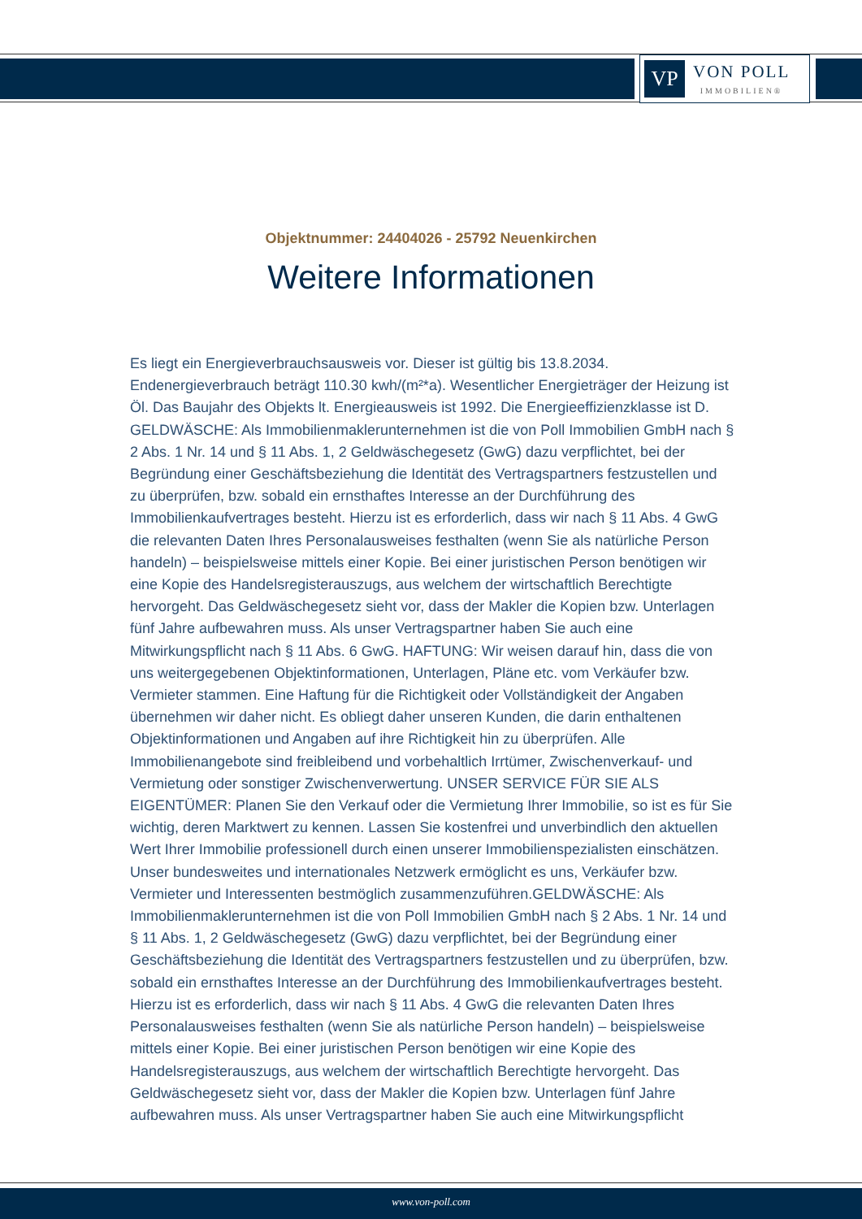VP
VON POLL
IMMOBILIEN®
Objektnummer: 24404026 - 25792 Neuenkirchen
Weitere Informationen
Es liegt ein Energieverbrauchsausweis vor. Dieser ist gültig bis 13.8.2034. Endenergieverbrauch beträgt 110.30 kwh/(m²*a). Wesentlicher Energieträger der Heizung ist Öl. Das Baujahr des Objekts lt. Energieausweis ist 1992. Die Energieeffizienzklasse ist D. GELDWÄSCHE: Als Immobilienmaklerunternehmen ist die von Poll Immobilien GmbH nach § 2 Abs. 1 Nr. 14 und § 11 Abs. 1, 2 Geldwäschegesetz (GwG) dazu verpflichtet, bei der Begründung einer Geschäftsbeziehung die Identität des Vertragspartners festzustellen und zu überprüfen, bzw. sobald ein ernsthaftes Interesse an der Durchführung des Immobilienkaufvertrages besteht. Hierzu ist es erforderlich, dass wir nach § 11 Abs. 4 GwG die relevanten Daten Ihres Personalausweises festhalten (wenn Sie als natürliche Person handeln) – beispielsweise mittels einer Kopie. Bei einer juristischen Person benötigen wir eine Kopie des Handelsregisterauszugs, aus welchem der wirtschaftlich Berechtigte hervorgeht. Das Geldwäschegesetz sieht vor, dass der Makler die Kopien bzw. Unterlagen fünf Jahre aufbewahren muss. Als unser Vertragspartner haben Sie auch eine Mitwirkungspflicht nach § 11 Abs. 6 GwG. HAFTUNG: Wir weisen darauf hin, dass die von uns weitergegebenen Objektinformationen, Unterlagen, Pläne etc. vom Verkäufer bzw. Vermieter stammen. Eine Haftung für die Richtigkeit oder Vollständigkeit der Angaben übernehmen wir daher nicht. Es obliegt daher unseren Kunden, die darin enthaltenen Objektinformationen und Angaben auf ihre Richtigkeit hin zu überprüfen. Alle Immobilienangebote sind freibleibend und vorbehaltlich Irrtümer, Zwischenverkauf- und Vermietung oder sonstiger Zwischenverwertung. UNSER SERVICE FÜR SIE ALS EIGENTÜMER: Planen Sie den Verkauf oder die Vermietung Ihrer Immobilie, so ist es für Sie wichtig, deren Marktwert zu kennen. Lassen Sie kostenfrei und unverbindlich den aktuellen Wert Ihrer Immobilie professionell durch einen unserer Immobilienspezialisten einschätzen. Unser bundesweites und internationales Netzwerk ermöglicht es uns, Verkäufer bzw. Vermieter und Interessenten bestmöglich zusammenzuführen.GELDWÄSCHE: Als Immobilienmaklerunternehmen ist die von Poll Immobilien GmbH nach § 2 Abs. 1 Nr. 14 und § 11 Abs. 1, 2 Geldwäschegesetz (GwG) dazu verpflichtet, bei der Begründung einer Geschäftsbeziehung die Identität des Vertragspartners festzustellen und zu überprüfen, bzw. sobald ein ernsthaftes Interesse an der Durchführung des Immobilienkaufvertrages besteht. Hierzu ist es erforderlich, dass wir nach § 11 Abs. 4 GwG die relevanten Daten Ihres Personalausweises festhalten (wenn Sie als natürliche Person handeln) – beispielsweise mittels einer Kopie. Bei einer juristischen Person benötigen wir eine Kopie des Handelsregisterauszugs, aus welchem der wirtschaftlich Berechtigte hervorgeht. Das Geldwäschegesetz sieht vor, dass der Makler die Kopien bzw. Unterlagen fünf Jahre aufbewahren muss. Als unser Vertragspartner haben Sie auch eine Mitwirkungspflicht
www.von-poll.com